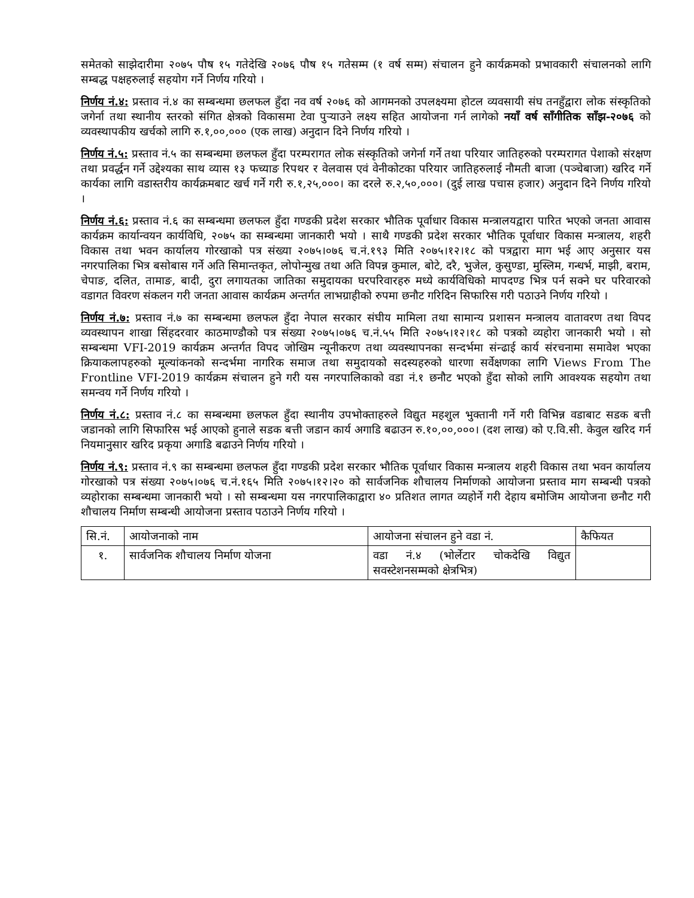समेतको साझेदारीमा २०७५ पौष १५ गतेदेखि २०७६ पौष १५ गतेसम्म (१ वर्ष सम्म) संचालन हुने कार्यक्रमको प्रभावकारी संचालनको लागि सम्बद्ध पक्षहरुलाई सहयोग गर्ने निर्णय गरियो ।
निर्णय नं.४: प्रस्ताव नं.४ का सम्बन्धमा छलफल हुँदा नव वर्ष २०७६ को आगमनको उपलक्ष्यमा होटल व्यवसायी संघ तनहुँद्वारा लोक संस्कृतिको जगेर्ना तथा स्थानीय स्तरको संगित क्षेत्रको विकासमा टेवा पुर्‍याउने लक्ष्य सहित आयोजना गर्न लागेको नयाँ वर्ष साँगीतिक साँझ-२०७६ को व्यवस्थापकीय खर्चको लागि रु.१,००,००० (एक लाख) अनुदान दिने निर्णय गरियो ।
निर्णय नं.५: प्रस्ताव नं.५ का सम्बन्धमा छलफल हुँदा परम्परागत लोक संस्कृतिको जगेर्ना गर्ने तथा परियार जातिहरुको परम्परागत पेशाको संरक्षण तथा प्रवर्द्धन गर्ने उद्देश्यका साथ व्यास १३ फच्याङ रिपथर र वेलवास एवं वेनीकोटका परियार जातिहरुलाई नौमती बाजा (पञ्चेबाजा) खरिद गर्ने कार्यका लागि वडास्तरीय कार्यक्रमबाट खर्च गर्ने गरी रु.१,२५,०००। का दरले रु.२,५०,०००। (दुई लाख पचास हजार) अनुदान दिने निर्णय गरियो ।
निर्णय नं.६: प्रस्ताव नं.६ का सम्बन्धमा छलफल हुँदा गण्डकी प्रदेश सरकार भौतिक पूर्वाधार विकास मन्त्रालयद्वारा पारित भएको जनता आवास कार्यक्रम कार्यान्वयन कार्यविधि, २०७५ का सम्बन्धमा जानकारी भयो । साथै गण्डकी प्रदेश सरकार भौतिक पूर्वाधार विकास मन्त्रालय, शहरी विकास तथा भवन कार्यालय गोरखाको पत्र संख्या २०७५।०७६ च.नं.१९३ मिति २०७५।१२।१८ को पत्रद्वारा माग भई आए अनुसार यस नगरपालिका भित्र बसोबास गर्ने अति सिमान्तकृत, लोपोन्मुख तथा अति विपन्न कुमाल, बोटे, दरै, भुजेल, कुसुण्डा, मुस्लिम, गन्धर्भ, माझी, बराम, चेपाङ, दलित, तामाङ, बादी, दुरा लगायतका जातिका समुदायका घरपरिवारहरु मध्ये कार्यविधिको मापदण्ड भित्र पर्न सक्ने घर परिवारको वडागत विवरण संकलन गरी जनता आवास कार्यक्रम अन्तर्गत लाभग्राहीको रुपमा छनौट गरिदिन सिफारिस गरी पठाउने निर्णय गरियो ।
निर्णय नं.७: प्रस्ताव नं.७ का सम्बन्धमा छलफल हुँदा नेपाल सरकार संघीय मामिला तथा सामान्य प्रशासन मन्त्रालय वातावरण तथा विपद व्यवस्थापन शाखा सिंहदरवार काठमाण्डौको पत्र संख्या २०७५।०७६ च.नं.५५ मिति २०७५।१२।१८ को पत्रको व्यहोरा जानकारी भयो । सो सम्बन्धमा VFI-2019 कार्यक्रम अन्तर्गत विपद जोखिम न्यूनीकरण तथा व्यवस्थापनका सन्दर्भमा संन्ढाई कार्य संरचनामा समावेश भएका क्रियाकलापहरुको मूल्यांकनको सन्दर्भमा नागरिक समाज तथा समुदायको सदस्यहरुको धारणा सर्वेक्षणका लागि Views From The Frontline VFI-2019 कार्यक्रम संचालन हुने गरी यस नगरपालिकाको वडा नं.१ छनौट भएको हुँदा सोको लागि आवश्यक सहयोग तथा समन्वय गर्ने निर्णय गरियो ।
निर्णय नं.८: प्रस्ताव नं.८ का सम्बन्धमा छलफल हुँदा स्थानीय उपभोक्ताहरुले विद्युत महशुल भुक्तानी गर्ने गरी विभिन्न वडाबाट सडक बत्ती जडानको लागि सिफारिस भई आएको हुनाले सडक बत्ती जडान कार्य अगाडि बढाउन रु.१०,००,०००। (दश लाख) को ए.वि.सी. केवुल खरिद गर्न नियमानुसार खरिद प्रकृया अगाडि बढाउने निर्णय गरियो ।
निर्णय नं.९: प्रस्ताव नं.९ का सम्बन्धमा छलफल हुँदा गण्डकी प्रदेश सरकार भौतिक पूर्वाधार विकास मन्त्रालय शहरी विकास तथा भवन कार्यालय गोरखाको पत्र संख्या २०७५।०७६ च.नं.१६५ मिति २०७५।१२।२० को सार्वजनिक शौचालय निर्माणको आयोजना प्रस्ताव माग सम्बन्धी पत्रको व्यहोराका सम्बन्धमा जानकारी भयो । सो सम्बन्धमा यस नगरपालिकाद्वारा ४० प्रतिशत लागत व्यहोर्ने गरी देहाय बमोजिम आयोजना छनौट गरी शौचालय निर्माण सम्बन्धी आयोजना प्रस्ताव पठाउने निर्णय गरियो ।
| सि.नं. | आयोजनाको नाम | आयोजना संचालन हुने वडा नं. | कैफियत |
| १. | सार्वजनिक शौचालय निर्माण योजना | वडा नं.४ (भोर्लेटार चोकदेखि विद्युत सवस्टेशनसम्मको क्षेत्रभित्र) | |